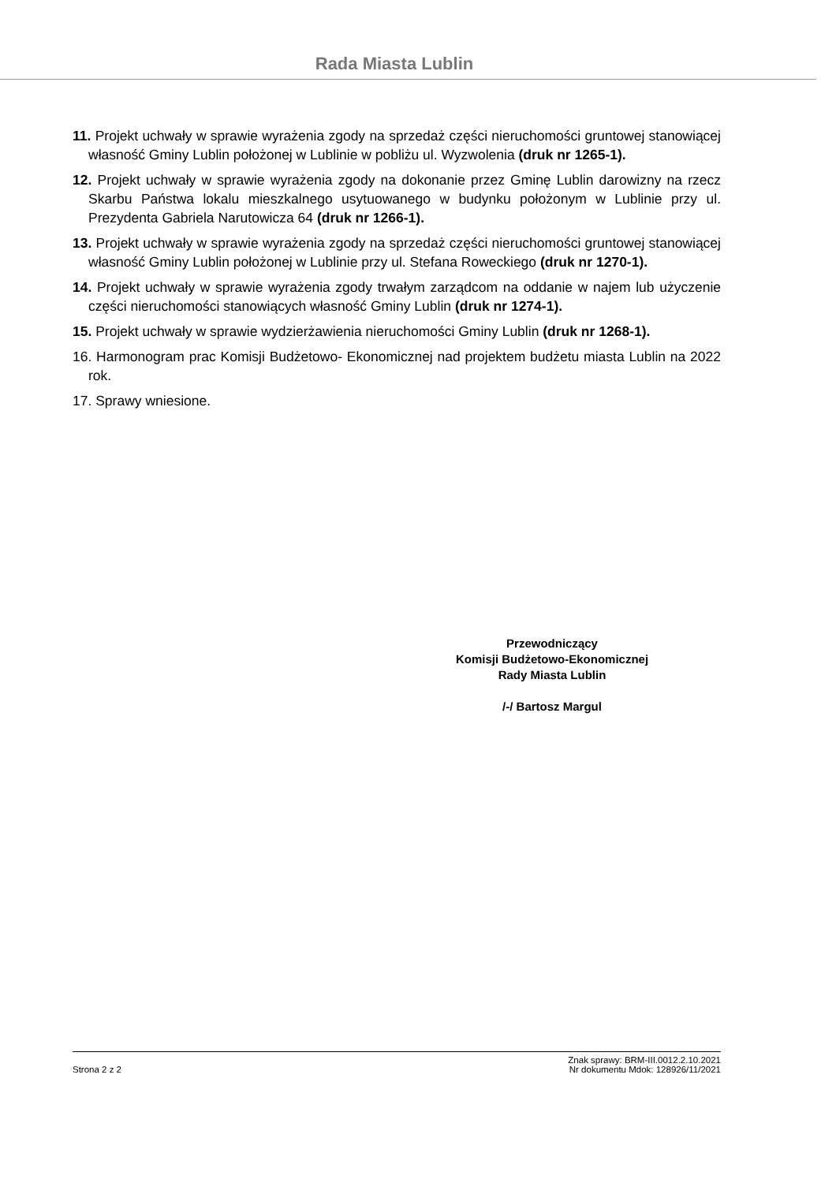Rada Miasta Lublin
11. Projekt uchwały w sprawie wyrażenia zgody na sprzedaż części nieruchomości gruntowej stanowiącej własność Gminy Lublin położonej w Lublinie w pobliżu ul. Wyzwolenia (druk nr 1265-1).
12. Projekt uchwały w sprawie wyrażenia zgody na dokonanie przez Gminę Lublin darowizny na rzecz Skarbu Państwa lokalu mieszkalnego usytuowanego w budynku położonym w Lublinie przy ul. Prezydenta Gabriela Narutowicza 64 (druk nr 1266-1).
13. Projekt uchwały w sprawie wyrażenia zgody na sprzedaż części nieruchomości gruntowej stanowiącej własność Gminy Lublin położonej w Lublinie przy ul. Stefana Roweckiego (druk nr 1270-1).
14. Projekt uchwały w sprawie wyrażenia zgody trwałym zarządcom na oddanie w najem lub użyczenie części nieruchomości stanowiących własność Gminy Lublin (druk nr 1274-1).
15. Projekt uchwały w sprawie wydzierżawienia nieruchomości Gminy Lublin (druk nr 1268-1).
16. Harmonogram prac Komisji Budżetowo- Ekonomicznej nad projektem budżetu miasta Lublin na 2022 rok.
17. Sprawy wniesione.
Przewodniczący
Komisji Budżetowo-Ekonomicznej
Rady Miasta Lublin
/-/ Bartosz Margul
Strona 2 z 2 Znak sprawy: BRM-III.0012.2.10.2021
Nr dokumentu Mdok: 128926/11/2021